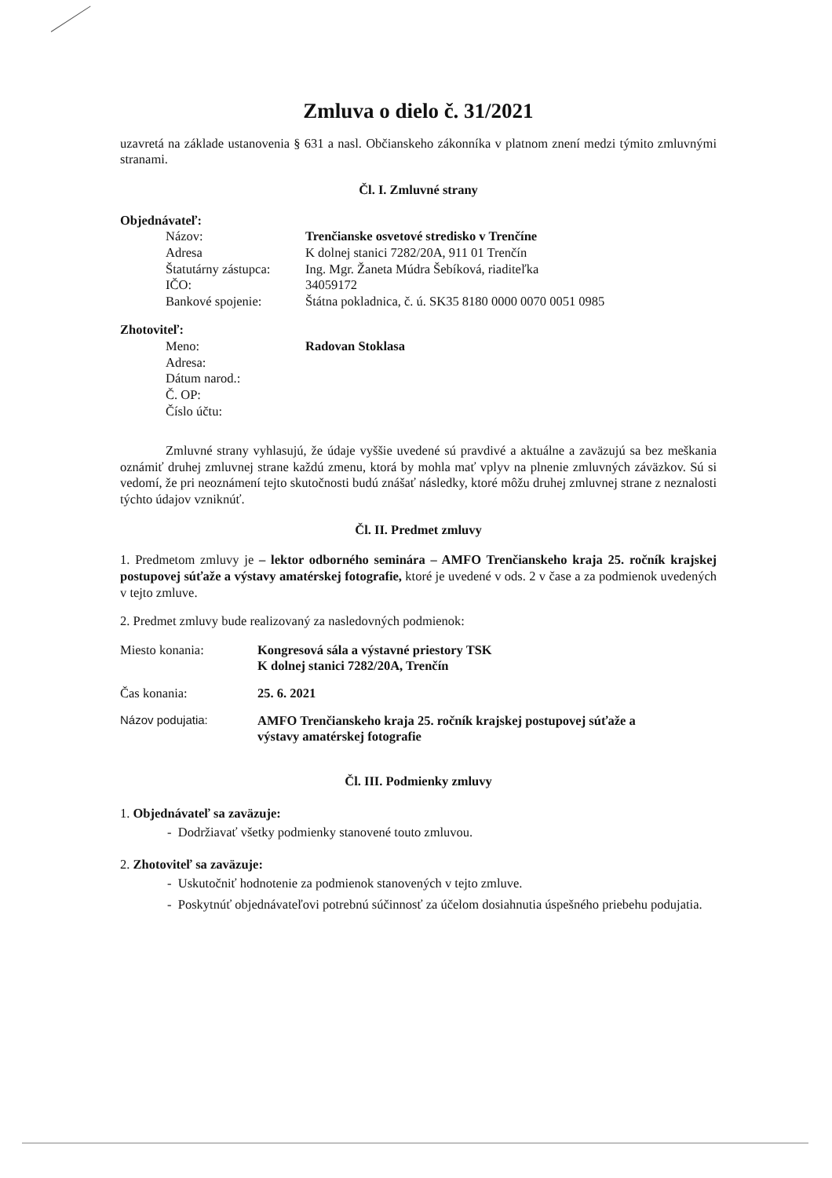Zmluva o dielo č. 31/2021
uzavretá na základe ustanovenia § 631 a nasl. Občianskeho zákonníka v platnom znení medzi týmito zmluvnými stranami.
Čl. I. Zmluvné strany
Objednávateľ:
Názov: Trenčianske osvetové stredisko v Trenčíne
Adresa K dolnej stanici 7282/20A, 911 01 Trenčín
Štatutárny zástupca: Ing. Mgr. Žaneta Múdra Šebíková, riaditeľka
IČO: 34059172
Bankové spojenie: Štátna pokladnica, č. ú. SK35 8180 0000 0070 0051 0985
Zhotoviteľ:
Meno: Radovan Stoklasa
Adresa:
Dátum narod.:
Č. OP:
Číslo účtu:
Zmluvné strany vyhlasujú, že údaje vyššie uvedené sú pravdivé a aktuálne a zaväzujú sa bez meškania oznámiť druhej zmluvnej strane každú zmenu, ktorá by mohla mať vplyv na plnenie zmluvných záväzkov. Sú si vedomí, že pri neoznámení tejto skutočnosti budú znášať následky, ktoré môžu druhej zmluvnej strane z neznalosti týchto údajov vzniknúť.
Čl. II. Predmet zmluvy
1. Predmetom zmluvy je – lektor odborného seminára – AMFO Trenčianskeho kraja 25. ročník krajskej postupovej súťaže a výstavy amatérskej fotografie, ktoré je uvedené v ods. 2 v čase a za podmienok uvedených v tejto zmluve.
2. Predmet zmluvy bude realizovaný za nasledovných podmienok:
Miesto konania: Kongresová sála a výstavné priestory TSK
K dolnej stanici 7282/20A, Trenčín
Čas konania: 25. 6. 2021
Názov podujatia: AMFO Trenčianskeho kraja 25. ročník krajskej postupovej súťaže a
výstavy amatérskej fotografie
Čl. III. Podmienky zmluvy
1. Objednávateľ sa zaväzuje:
- Dodržiavať všetky podmienky stanovené touto zmluvou.
2. Zhotoviteľ sa zaväzuje:
- Uskutočniť hodnotenie za podmienok stanovených v tejto zmluve.
- Poskytnúť objednávateľovi potrebnú súčinnosť za účelom dosiahnutia úspešného priebehu podujatia.